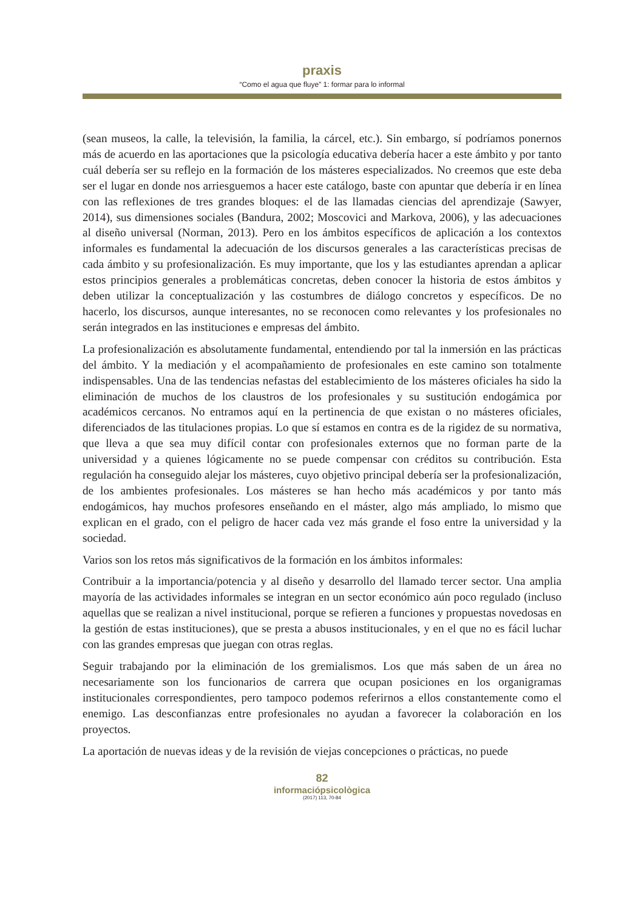praxis
“Como el agua que fluye” 1: formar para lo informal
(sean museos, la calle, la televisión, la familia, la cárcel, etc.). Sin embargo, sí podríamos ponernos más de acuerdo en las aportaciones que la psicología educativa debería hacer a este ámbito y por tanto cuál debería ser su reflejo en la formación de los másteres especializados. No creemos que este deba ser el lugar en donde nos arriesguemos a hacer este catálogo, baste con apuntar que debería ir en línea con las reflexiones de tres grandes bloques: el de las llamadas ciencias del aprendizaje (Sawyer, 2014), sus dimensiones sociales (Bandura, 2002; Moscovici and Markova, 2006), y las adecuaciones al diseño universal (Norman, 2013). Pero en los ámbitos específicos de aplicación a los contextos informales es fundamental la adecuación de los discursos generales a las características precisas de cada ámbito y su profesionalización. Es muy importante, que los y las estudiantes aprendan a aplicar estos principios generales a problemáticas concretas, deben conocer la historia de estos ámbitos y deben utilizar la conceptualización y las costumbres de diálogo concretos y específicos. De no hacerlo, los discursos, aunque interesantes, no se reconocen como relevantes y los profesionales no serán integrados en las instituciones e empresas del ámbito.
La profesionalización es absolutamente fundamental, entendiendo por tal la inmersión en las prácticas del ámbito. Y la mediación y el acompañamiento de profesionales en este camino son totalmente indispensables. Una de las tendencias nefastas del establecimiento de los másteres oficiales ha sido la eliminación de muchos de los claustros de los profesionales y su sustitución endogámica por académicos cercanos. No entramos aquí en la pertinencia de que existan o no másteres oficiales, diferenciados de las titulaciones propias. Lo que sí estamos en contra es de la rigidez de su normativa, que lleva a que sea muy difícil contar con profesionales externos que no forman parte de la universidad y a quienes lógicamente no se puede compensar con créditos su contribución. Esta regulación ha conseguido alejar los másteres, cuyo objetivo principal debería ser la profesionalización, de los ambientes profesionales. Los másteres se han hecho más académicos y por tanto más endogámicos, hay muchos profesores enseñando en el máster, algo más ampliado, lo mismo que explican en el grado, con el peligro de hacer cada vez más grande el foso entre la universidad y la sociedad.
Varios son los retos más significativos de la formación en los ámbitos informales:
Contribuir a la importancia/potencia y al diseño y desarrollo del llamado tercer sector. Una amplia mayoría de las actividades informales se integran en un sector económico aún poco regulado (incluso aquellas que se realizan a nivel institucional, porque se refieren a funciones y propuestas novedosas en la gestión de estas instituciones), que se presta a abusos institucionales, y en el que no es fácil luchar con las grandes empresas que juegan con otras reglas.
Seguir trabajando por la eliminación de los gremialismos. Los que más saben de un área no necesariamente son los funcionarios de carrera que ocupan posiciones en los organigramas institucionales correspondientes, pero tampoco podemos referirnos a ellos constantemente como el enemigo. Las desconfianzas entre profesionales no ayudan a favorecer la colaboración en los proyectos.
La aportación de nuevas ideas y de la revisión de viejas concepciones o prácticas, no puede
82
informaciópsicològica
(2017) 113, 70-84